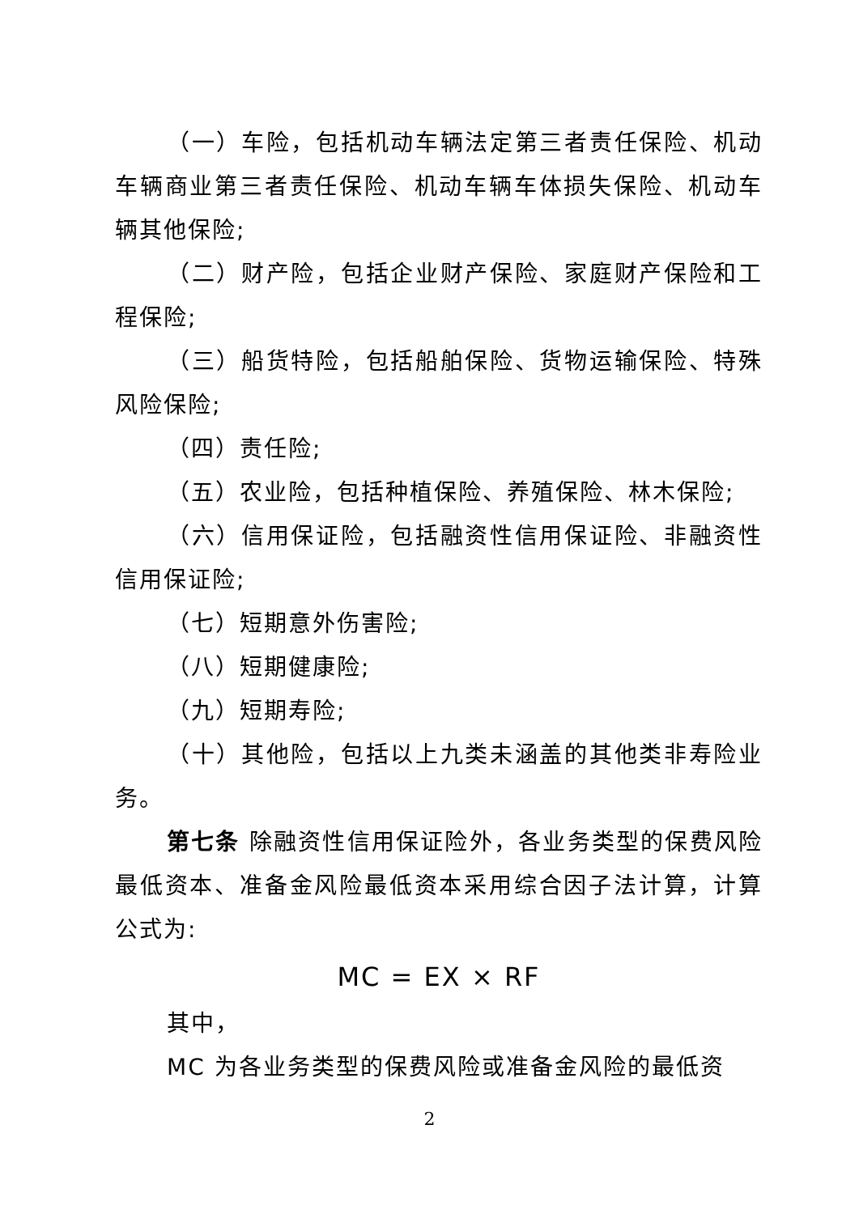（一）车险，包括机动车辆法定第三者责任保险、机动车辆商业第三者责任保险、机动车辆车体损失保险、机动车辆其他保险;
（二）财产险，包括企业财产保险、家庭财产保险和工程保险;
（三）船货特险，包括船舶保险、货物运输保险、特殊风险保险;
（四）责任险;
（五）农业险，包括种植保险、养殖保险、林木保险;
（六）信用保证险，包括融资性信用保证险、非融资性信用保证险;
（七）短期意外伤害险;
（八）短期健康险;
（九）短期寿险;
（十）其他险，包括以上九类未涵盖的其他类非寿险业务。
第七条 除融资性信用保证险外，各业务类型的保费风险最低资本、准备金风险最低资本采用综合因子法计算，计算公式为:
MC = EX × RF
其中，
MC 为各业务类型的保费风险或准备金风险的最低资
2